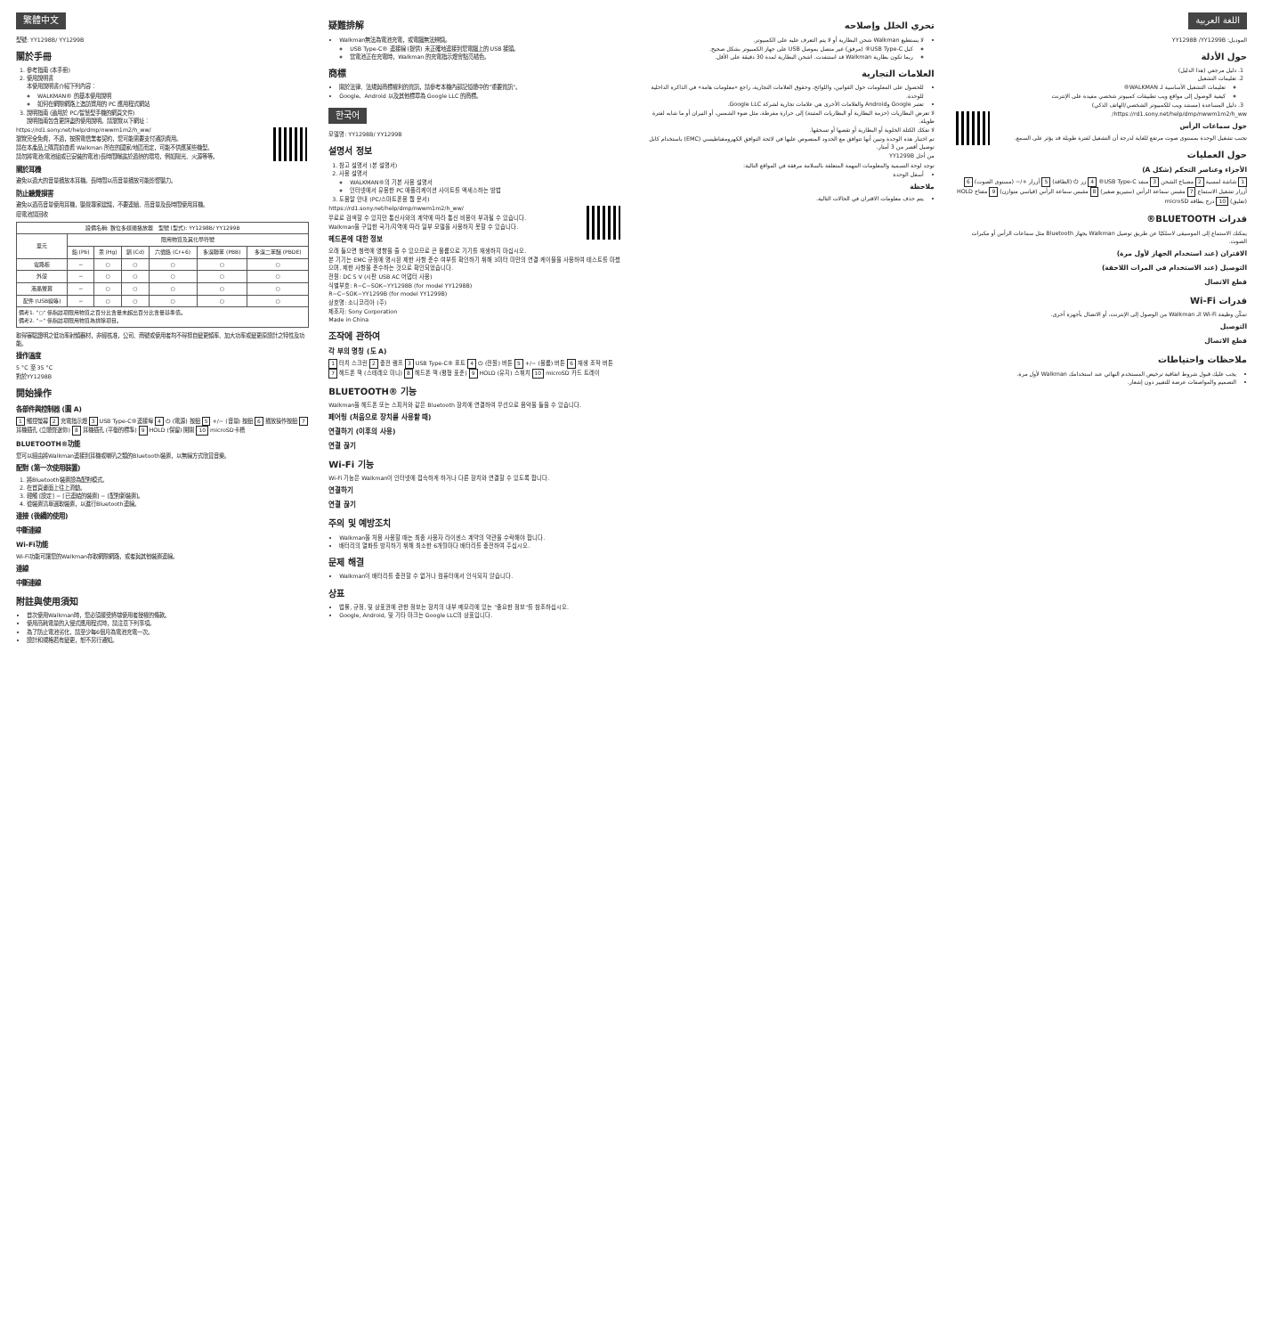繁體中文
型號: YY1298B/ YY1299B
關於手冊
1. 參考指南 (本手冊)
2. 使用說明書
本使用說明書介紹下列內容：
WALKMAN® 的基本使用說明
如何在網際網路上造訪實用的 PC 應用程式網站
3. 說明指南 (適用於 PC/智慧型手機的網頁文件)
說明指南包含更詳盡的使用說明。請瀏覽以下網址：
https://rd1.sony.net/help/dmp/nwwm1m2/h_ww/
瀏覽完全免費，不過，按照電信業者契約，您可能需要支付通訊費用。
請在本產品上購買前查看 Walkman 所在的國家/地區而定，可能不供應某些機型。
請勿將電池(電池組或已安裝的電池)長時間曝露於過熱的環境，例如陽光、火源等等。
關於耳機
避免以過大的音量播放本耳機。長時間以高音量播放可能影響聽力。
防止聽覺損害
避免以過高音量使用耳機，聽覺專家建議，不要連續、高音量及長時間使用耳機。
廢電池請回收
| 設備名稱: 數位多媒體播放器 型號 (型式): YY1298B/ YY1299B | | | | | | |
| --- | --- | --- | --- | --- | --- | --- |
| 單元 | 限用物質及其化學符號 | | | | | |
| | 鉛 (Pb) | 汞 (Hg) | 鎘 (Cd) | 六價鉻 (Cr+6) | 多溴聯苯 (PBB) | 多溴二苯醚 (PBDE) |
| 電路板 | − | ○ | ○ | ○ | ○ | ○ |
| 外殼 | − | ○ | ○ | ○ | ○ | ○ |
| 液晶螢幕 | − | ○ | ○ | ○ | ○ | ○ |
| 配件 (USB線等) | − | ○ | ○ | ○ | ○ | ○ |
| 備考1. "○" 係指該項限用物質之百分比含量未超出百分比含量基準值。 備考2. "−" 係指該項限用物質為排除項目。 | | | | | | |
取得審驗證明之低功率射頻器材，非經核准，公司、商號或使用者均不得擅自變更頻率、加大功率或變更原設計之特性及功能。
操作溫度
5 °C 至 35 °C
對於YY1298B
開始操作
各部件與控制器 (圖 A)
1 觸控螢幕 2 充電指示燈 3 USB Type-C®連接埠 4 ⏻ (電源) 按鈕 5 +/− (音量) 按鈕 6 播放操作按鈕 7 耳機插孔 (立體聲迷你) 8 耳機插孔 (平衡的標準) 9 HOLD (保留) 開關 10 microSD卡槽
BLUETOOTH®功能
您可以經由將Walkman連接到耳機或喇叭之類的Bluetooth裝置，以無線方式欣賞音樂。
配對 (第一次使用裝置)
1. 將Bluetooth裝置設為配對模式。
2. 在首頁畫面上往上滑動。
3. 輕觸 [設定] − [已連結的裝置] − [配對新裝置]。
4. 從裝置清單選取裝置，以進行Bluetooth連線。
連接 (後續的使用)
中斷連線
Wi-Fi功能
Wi-Fi功能可讓您的Walkman存取網際網路，或者與其他裝置連線。
連線
中斷連線
附註與使用須知
首次使用Walkman時，您必須接受終端使用者授權的條款。
使用高耗電量的入侵式應用程式時，請注意下列事項。
為了防止電池劣化，請至少每6個月為電池充電一次。
設計和規格若有變更，恕不另行通知。
疑難排解
Walkman無法為電池充電，或電腦無法辨識。
USB Type-C® 連接線 (提供) 未正確地連接到您電腦上的 USB 接頭。
當電池正在充電時，Walkman 的充電指示燈會點亮橘色。
商標
關於法律、法規與商標權利的資訊，請參考本機內部記憶體中的"重要資訊"。
Google、Android 以及其他標章為 Google LLC 的商標。
한국어
모델명: YY1298B/ YY1299B
설명서 정보
1. 참고 설명서 (본 설명서)
2. 사용 설명서
WALKMAN®의 기본 사용 설명서
인터넷에서 유용한 PC 애플리케이션 사이트를 액세스하는 방법
3. 도움말 안내 (PC/스마트폰용 웹 문서)
https://rd1.sony.net/help/dmp/nwwm1m2/h_ww/
무료로 검색할 수 있지만 통신사와의 계약에 따라 통신 비용이 부과될 수 있습니다.
Walkman을 구입한 국가/지역에 따라 일부 모델을 사용하지 못할 수 있습니다.
헤드폰에 대한 정보
오래 들으면 청력에 영향을 줄 수 있으므로 큰 볼륨으로 기기를 재생하지 마십시오.
본 기기는 EMC 규정에 명시된 제한 사항 준수 여부를 확인하기 위해 3미터 미만의 연결 케이블을 사용하여 테스트를 마쳤으며, 제한 사항을 준수하는 것으로 확인되었습니다.
전원: DC 5 V (시판 USB AC 어댑터 사용)
식별부호: R−C−SOK−YY1298B (for model YY1298B)
R−C−SOK−YY1299B (for model YY1299B)
상호명: 소니코리아 (주)
제조자: Sony Corporation
Made in China
조작에 관하여
각 부의 명칭 (도 A)
1 터치 스크린 2 충전 램프 3 USB Type-C® 포트 4 ⏻ (전원) 버튼 5 +/− (볼륨) 버튼 6 재생 조작 버튼 7 헤드폰 잭 (스테레오 미니) 8 헤드폰 잭 (평형 표준) 9 HOLD (유지) 스위치 10 microSD 카드 트레이
BLUETOOTH® 기능
Walkman을 헤드폰 또는 스피커와 같은 Bluetooth 장치에 연결하여 무선으로 음악을 들을 수 있습니다.
페어링 (처음으로 장치를 사용할 때)
연결하기 (이후의 사용)
연결 끊기
Wi-Fi 기능
Wi-Fi 기능은 Walkman이 인터넷에 접속하게 하거나 다른 장치와 연결할 수 있도록 합니다.
연결하기
연결 끊기
주의 및 예방조치
Walkman을 처음 사용할 때는 최종 사용자 라이센스 계약의 약관을 수락해야 합니다.
배터리의 열화를 방지하기 위해 최소한 6개월마다 배터리를 충전하여 주십시오.
문제 해결
Walkman이 배터리를 충전할 수 없거나 컴퓨터에서 인식되지 않습니다.
상표
법률, 규정, 및 상표권에 관한 정보는 장치의 내부 메모리에 있는 "중요한 정보"를 참조하십시오.
Google, Android, 및 기타 마크는 Google LLC의 상표입니다.
اللغة العربية
الموديل: YY1298B /YY1299B
حول الأدلة
1. دليل مرجعي (هذا الدليل)
2. تعليمات التشغيل
تعليمات التشغيل الأساسية لـ WALKMAN®
كيفية الوصول إلى مواقع ويب تطبيقات كمبيوتر شخصي مفيدة على الإنترنت
3. دليل المساعدة (مستند ويب للكمبيوتر الشخصي/الهاتف الذكي)
https://rd1.sony.net/help/dmp/nwwm1m2/h_ww/
حول سماعات الرأس
تجنب تشغيل الوحدة بمستوى صوت مرتفع للغاية لدرجة أن التشغيل لفترة طويلة قد يؤثر على السمع.
حول العمليات
الأجزاء وعناصر التحكم (شكل A)
1 شاشة لمسية 2 مصباح الشحن 3 منفذ USB Type-C® 4 زر ⏻ (الطاقة) 5 أزرار +/− (مستوى الصوت) 6 أزرار تشغيل الاستماع 7 مقبس سماعة الرأس (ستيريو صغير) 8 مقبس سماعة الرأس (قياسي متوازن) 9 مفتاح HOLD (تعليق) 10 درج بطاقة microSD
قدرات BLUETOOTH®
يمكنك الاستماع إلى الموسيقى لاسلكيًا عن طريق توصيل Walkman بجهاز Bluetooth مثل سماعات الرأس أو مكبرات الصوت.
الاقتران (عند استخدام الجهاز لأول مرة)
التوصيل (عند الاستخدام في المرات اللاحقة)
قطع الاتصال
قدرات Wi-Fi
تمكّن وظيفة Wi-Fi الـ Walkman من الوصول إلى الإنترنت، أو الاتصال بأجهزة أخرى.
التوصيل
قطع الاتصال
ملاحظات واحتياطات
يجب عليك قبول شروط اتفاقية ترخيص المستخدم النهائي عند استخدامك Walkman لأول مرة.
التصميم والمواصفات عرضة للتغيير دون إشعار.
تحري الخلل وإصلاحه
لا يستطيع Walkman شحن البطارية أو لا يتم التعرف عليه على الكمبيوتر.
كبل USB Type-C® (مرفق) غير متصل بموصل USB على جهاز الكمبيوتر بشكل صحيح.
ربما تكون بطارية Walkman قد استنفدت. اشحن البطارية لمدة 30 دقيقة على الأقل.
العلامات التجارية
للحصول على المعلومات حول القوانين، واللوائح، وحقوق العلامات التجارية، راجع «معلومات هامة» في الذاكرة الداخلية للوحدة.
تعتبر Google وAndroid والعلامات الأخرى هي علامات تجارية لشركة Google LLC.
لا تعرض البطاريات (حزمة البطارية أو البطاريات المثبتة) إلى حرارة مفرطة، مثل ضوء الشمس، أو النيران أو ما شابه لفترة طويلة.
لا تفكك الكتلة الخلوية أو البطارية أو تقصها أو تسحقها.
تم اختبار هذه الوحدة وتبين أنها تتوافق مع الحدود المنصوص عليها في لائحة التوافق الكهرومغناطيسي (EMC) باستخدام كابل توصيل أقصر من 3 أمتار.
من أجل YY1299B
توجد لوحة التسمية والمعلومات المهمة المتعلقة بالسلامة مرفقة في المواقع التالية:
أسفل الوحدة
ملاحظة
يتم حذف معلومات الاقتران في الحالات التالية.